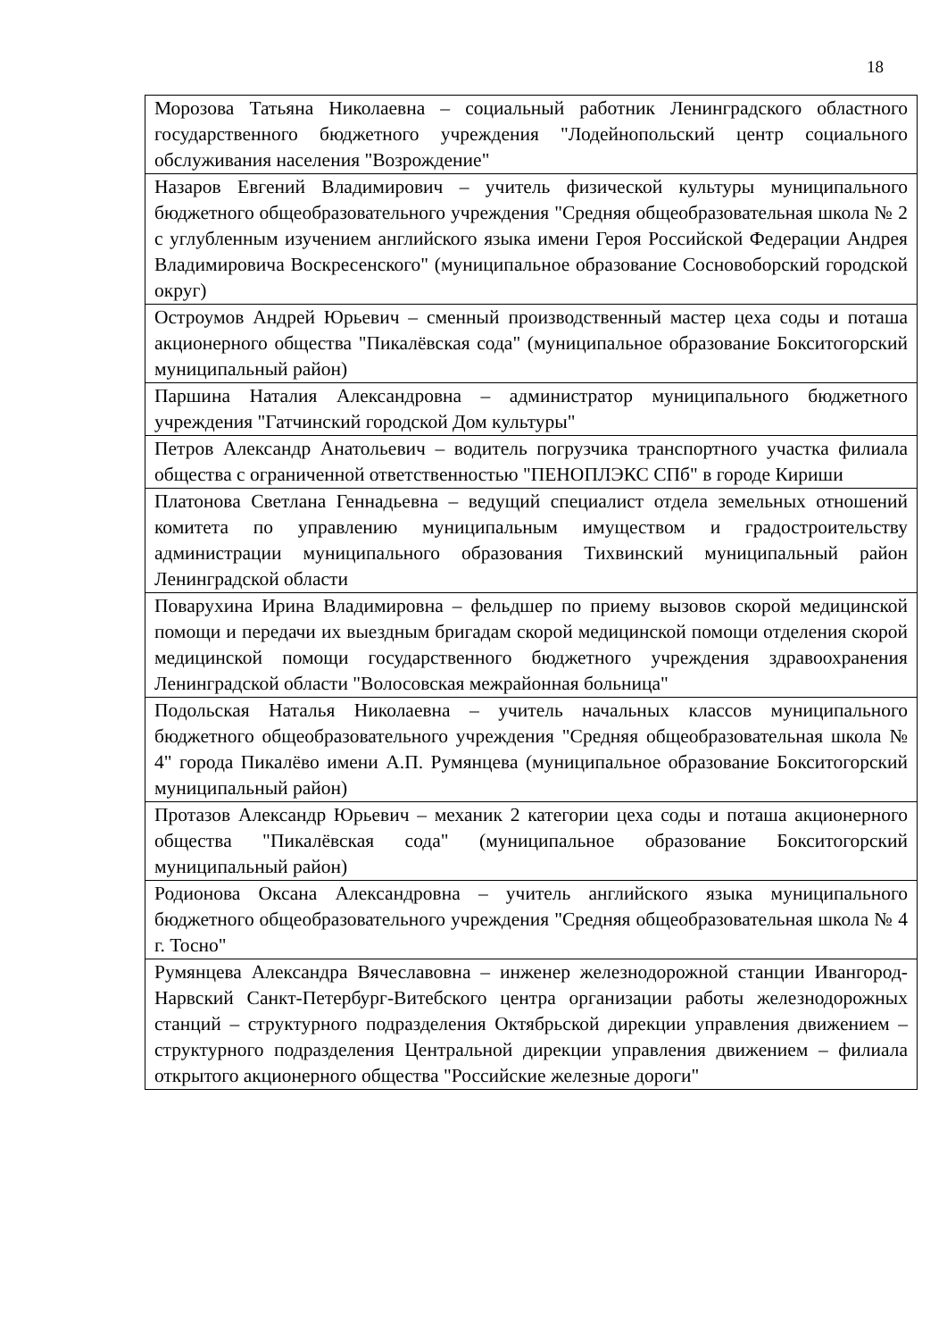18
| Морозова Татьяна Николаевна – социальный работник Ленинградского областного государственного бюджетного учреждения "Лодейнопольский центр социального обслуживания населения "Возрождение" |
| Назаров Евгений Владимирович – учитель физической культуры муниципального бюджетного общеобразовательного учреждения "Средняя общеобразовательная школа № 2 с углубленным изучением английского языка имени Героя Российской Федерации Андрея Владимировича Воскресенского" (муниципальное образование Сосновоборский городской округ) |
| Остроумов Андрей Юрьевич – сменный производственный мастер цеха соды и поташа акционерного общества "Пикалёвская сода" (муниципальное образование Бокситогорский муниципальный район) |
| Паршина Наталия Александровна – администратор муниципального бюджетного учреждения "Гатчинский городской Дом культуры" |
| Петров Александр Анатольевич – водитель погрузчика транспортного участка филиала общества с ограниченной ответственностью "ПЕНОПЛЭКС СПб" в городе Кириши |
| Платонова Светлана Геннадьевна – ведущий специалист отдела земельных отношений комитета по управлению муниципальным имуществом и градостроительству администрации муниципального образования Тихвинский муниципальный район Ленинградской области |
| Поварухина Ирина Владимировна – фельдшер по приему вызовов скорой медицинской помощи и передачи их выездным бригадам скорой медицинской помощи отделения скорой медицинской помощи государственного бюджетного учреждения здравоохранения Ленинградской области "Волосовская межрайонная больница" |
| Подольская Наталья Николаевна – учитель начальных классов муниципального бюджетного общеобразовательного учреждения "Средняя общеобразовательная школа № 4" города Пикалёво имени А.П. Румянцева (муниципальное образование Бокситогорский муниципальный район) |
| Протазов Александр Юрьевич – механик 2 категории цеха соды и поташа акционерного общества "Пикалёвская сода" (муниципальное образование Бокситогорский муниципальный район) |
| Родионова Оксана Александровна – учитель английского языка муниципального бюджетного общеобразовательного учреждения "Средняя общеобразовательная школа № 4 г. Тосно" |
| Румянцева Александра Вячеславовна – инженер железнодорожной станции Ивангород-Нарвский Санкт-Петербург-Витебского центра организации работы железнодорожных станций – структурного подразделения Октябрьской дирекции управления движением – структурного подразделения Центральной дирекции управления движением – филиала открытого акционерного общества "Российские железные дороги" |